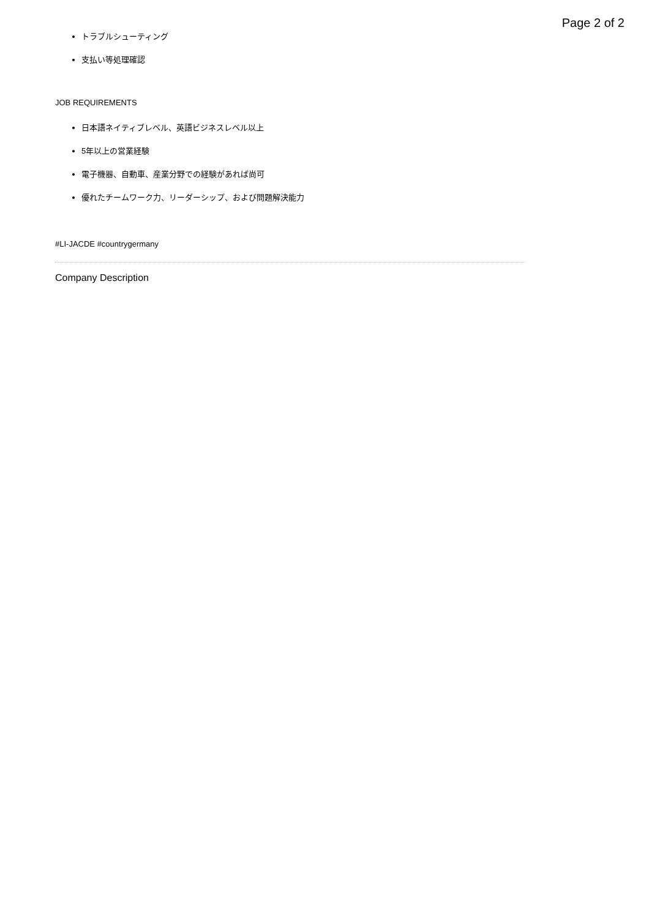Page 2 of 2
トラブルシューティング
支払い等処理確認
JOB REQUIREMENTS
日本語ネイティブレベル、英語ビジネスレベル以上
5年以上の営業経験
電子機器、自動車、産業分野での経験があれば尚可
優れたチームワーク力、リーダーシップ、および問題解決能力
#LI-JACDE #countrygermany
Company Description